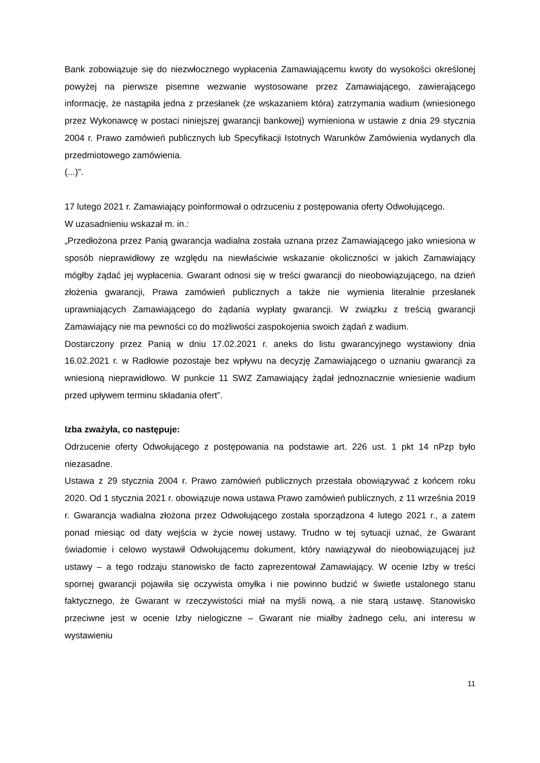Bank zobowiązuje się do niezwłocznego wypłacenia Zamawiającemu kwoty do wysokości określonej powyżej na pierwsze pisemne wezwanie wystosowane przez Zamawiającego, zawierającego informację, że nastąpiła jedna z przesłanek (ze wskazaniem która) zatrzymania wadium (wniesionego przez Wykonawcę w postaci niniejszej gwarancji bankowej) wymieniona w ustawie z dnia 29 stycznia 2004 r. Prawo zamówień publicznych lub Specyfikacji Istotnych Warunków Zamówienia wydanych dla przedmiotowego zamówienia.
(...)”.
17 lutego 2021 r. Zamawiający poinformował o odrzuceniu z postępowania oferty Odwołującego.
W uzasadnieniu wskazał m. in.:
„Przedłożona przez Panią gwarancja wadialna została uznana przez Zamawiającego jako wniesiona w sposób nieprawidłowy ze względu na niewłaściwie wskazanie okoliczności w jakich Zamawiający mógłby żądać jej wypłacenia. Gwarant odnosi się w treści gwarancji do nieobowiązującego, na dzień złożenia gwarancji, Prawa zamówień publicznych a także nie wymienia literalnie przesłanek uprawniających Zamawiającego do żądania wypłaty gwarancji. W związku z treścią gwarancji Zamawiający nie ma pewności co do możliwości zaspokojenia swoich żądań z wadium.
Dostarczony przez Panią w dniu 17.02.2021 r. aneks do listu gwarancyjnego wystawiony dnia 16.02.2021 r. w Radłowie pozostaje bez wpływu na decyzję Zamawiającego o uznaniu gwarancji za wniesioną nieprawidłowo. W punkcie 11 SWZ Zamawiający żądał jednoznacznie wniesienie wadium przed upływem terminu składania ofert”.
Izba zważyła, co następuje:
Odrzucenie oferty Odwołującego z postępowania na podstawie art. 226 ust. 1 pkt 14 nPzp było niezasadne.
Ustawa z 29 stycznia 2004 r. Prawo zamówień publicznych przestała obowiązywać z końcem roku 2020. Od 1 stycznia 2021 r. obowiązuje nowa ustawa Prawo zamówień publicznych, z 11 września 2019 r. Gwarancja wadialna złożona przez Odwołującego została sporządzona 4 lutego 2021 r., a zatem ponad miesiąc od daty wejścia w życie nowej ustawy. Trudno w tej sytuacji uznać, że Gwarant świadomie i celowo wystawił Odwołującemu dokument, który nawiązywał do nieobowiązującej już ustawy – a tego rodzaju stanowisko de facto zaprezentował Zamawiający. W ocenie Izby w treści spornej gwarancji pojawiła się oczywista omyłka i nie powinno budzić w świetle ustalonego stanu faktycznego, że Gwarant w rzeczywistości miał na myśli nową, a nie starą ustawę. Stanowisko przeciwne jest w ocenie Izby nielogiczne – Gwarant nie miałby żadnego celu, ani interesu w wystawieniu
11